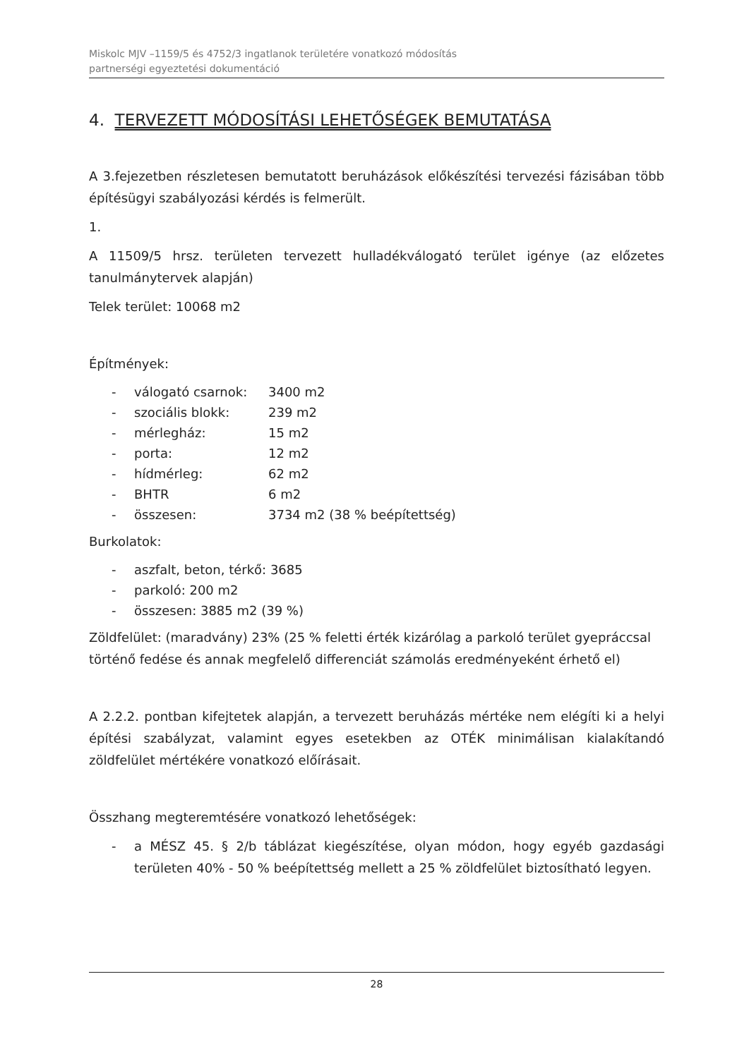Miskolc MJV –1159/5 és 4752/3 ingatlanok területére vonatkozó módosítás
partnerségi egyeztetési dokumentáció
4. TERVEZETT MÓDOSÍTÁSI LEHETŐSÉGEK BEMUTATÁSA
A 3.fejezetben részletesen bemutatott beruházások előkészítési tervezési fázisában több építésügyi szabályozási kérdés is felmerült.
1.
A 11509/5 hrsz. területen tervezett hulladékválogató terület igénye (az előzetes tanulmánytervek alapján)
Telek terület: 10068 m2
Építmények:
- válogató csarnok: 3400 m2
- szociális blokk: 239 m2
- mérlegház: 15 m2
- porta: 12 m2
- hídmérleg: 62 m2
- BHTR 6 m2
- összesen: 3734 m2 (38 % beépítettség)
Burkolatok:
- aszfalt, beton, térkő: 3685
- parkoló: 200 m2
- összesen: 3885 m2 (39 %)
Zöldfelület: (maradvány) 23% (25 % feletti érték kizárólag a parkoló terület gyepráccsal történő fedése és annak megfelelő differenciát számolás eredményeként érhető el)
A 2.2.2. pontban kifejtetek alapján, a tervezett beruházás mértéke nem elégíti ki a helyi építési szabályzat, valamint egyes esetekben az OTÉK minimálisan kialakítandó zöldfelület mértékére vonatkozó előírásait.
Összhang megteremtésére vonatkozó lehetőségek:
- a MÉSZ 45. § 2/b táblázat kiegészítése, olyan módon, hogy egyéb gazdasági területen 40% - 50 % beépítettség mellett a 25 % zöldfelület biztosítható legyen.
28